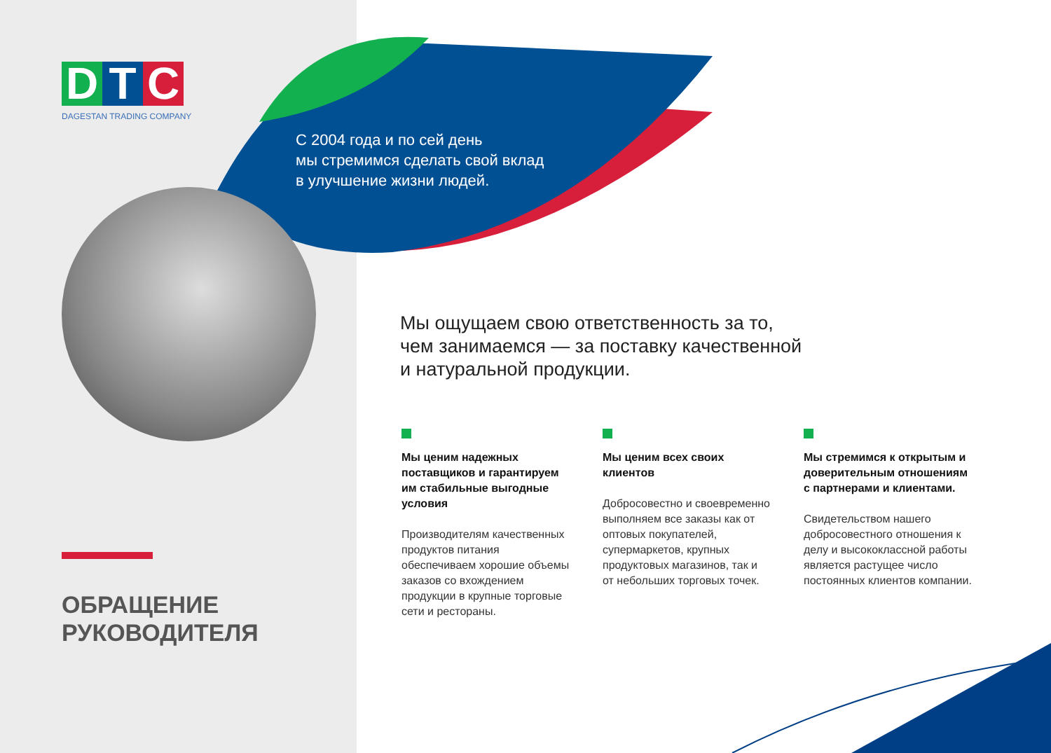D T C
DAGESTAN TRADING COMPANY
С 2004 года и по сей день
мы стремимся сделать свой вклад
в улучшение жизни людей.
Мы ощущаем свою ответственность за то,
чем занимаемся — за поставку качественной
и натуральной продукции.
Мы ценим надежных поставщиков и гарантируем им стабильные выгодные условия
Производителям качественных продуктов питания обеспечиваем хорошие объемы заказов со вхождением продукции в крупные торговые сети и рестораны.
Мы ценим всех своих клиентов
Добросовестно и своевременно выполняем все заказы как от оптовых покупателей, супермаркетов, крупных продуктовых магазинов, так и от небольших торговых точек.
Мы стремимся к открытым и доверительным отношениям с партнерами и клиентами.
Свидетельством нашего добросовестного отношения к делу и высококлассной работы является растущее число постоянных клиентов компании.
ОБРАЩЕНИЕ
РУКОВОДИТЕЛЯ